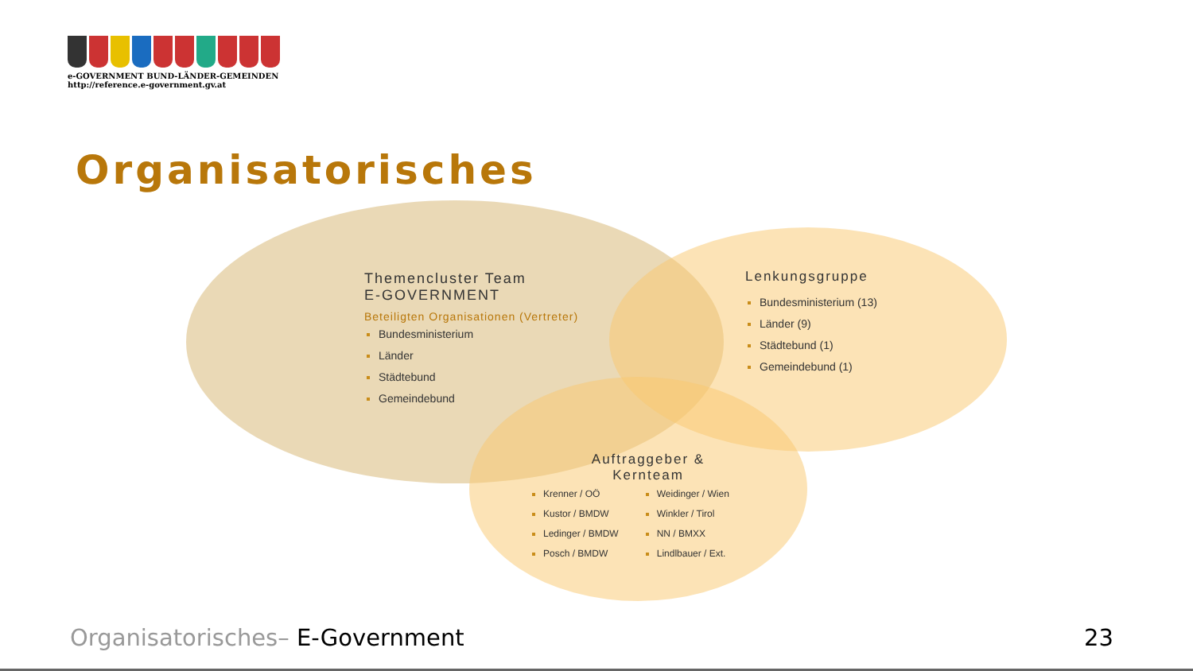e-GOVERNMENT BUND-LÄNDER-GEMEINDEN
http://reference.e-government.gv.at
Organisatorisches
Themencluster Team
E-GOVERNMENT
Beteiligten Organisationen (Vertreter)
Bundesministerium
Länder
Städtebund
Gemeindebund
Lenkungsgruppe
Bundesministerium (13)
Länder (9)
Städtebund (1)
Gemeindebund (1)
Auftraggeber &
Kernteam
Krenner / OÖ
Kustor / BMDW
Ledinger / BMDW
Posch / BMDW
Weidinger / Wien
Winkler / Tirol
NN / BMXX
Lindlbauer / Ext.
Organisatorisches– E-Government
23